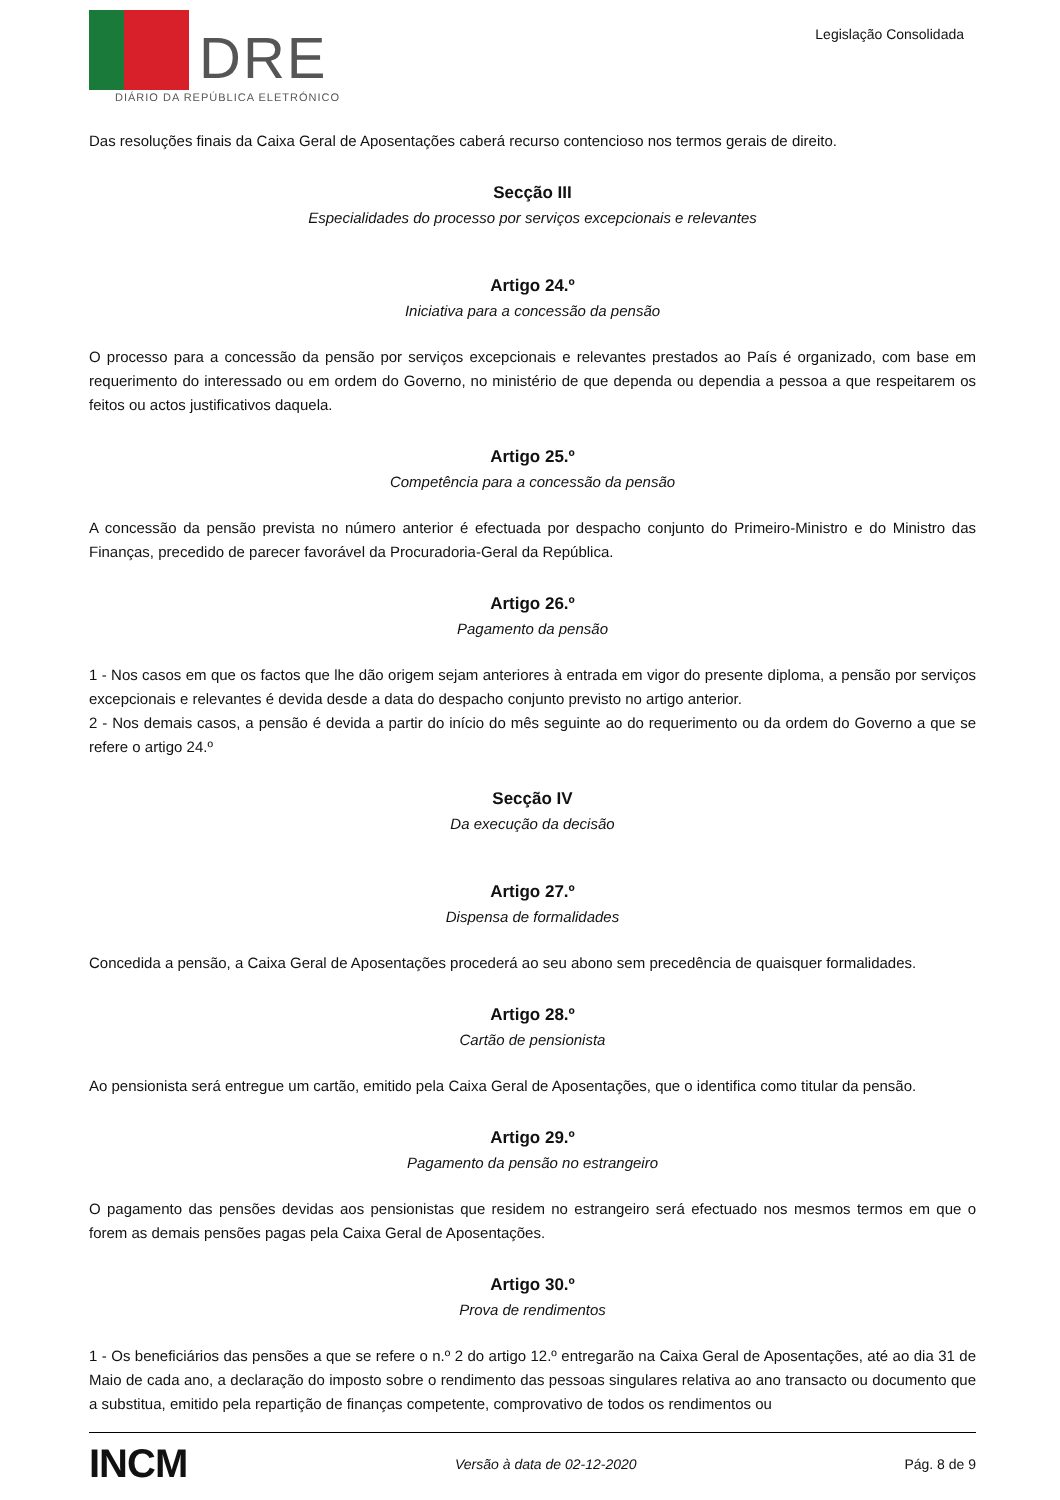DRE
DIÁRIO DA REPÚBLICA ELETRÓNICO
Legislação Consolidada
Das resoluções finais da Caixa Geral de Aposentações caberá recurso contencioso nos termos gerais de direito.
Secção III
Especialidades do processo por serviços excepcionais e relevantes
Artigo 24.º
Iniciativa para a concessão da pensão
O processo para a concessão da pensão por serviços excepcionais e relevantes prestados ao País é organizado, com base em requerimento do interessado ou em ordem do Governo, no ministério de que dependa ou dependia a pessoa a que respeitarem os feitos ou actos justificativos daquela.
Artigo 25.º
Competência para a concessão da pensão
A concessão da pensão prevista no número anterior é efectuada por despacho conjunto do Primeiro-Ministro e do Ministro das Finanças, precedido de parecer favorável da Procuradoria-Geral da República.
Artigo 26.º
Pagamento da pensão
1 - Nos casos em que os factos que lhe dão origem sejam anteriores à entrada em vigor do presente diploma, a pensão por serviços excepcionais e relevantes é devida desde a data do despacho conjunto previsto no artigo anterior.
2 - Nos demais casos, a pensão é devida a partir do início do mês seguinte ao do requerimento ou da ordem do Governo a que se refere o artigo 24.º
Secção IV
Da execução da decisão
Artigo 27.º
Dispensa de formalidades
Concedida a pensão, a Caixa Geral de Aposentações procederá ao seu abono sem precedência de quaisquer formalidades.
Artigo 28.º
Cartão de pensionista
Ao pensionista será entregue um cartão, emitido pela Caixa Geral de Aposentações, que o identifica como titular da pensão.
Artigo 29.º
Pagamento da pensão no estrangeiro
O pagamento das pensões devidas aos pensionistas que residem no estrangeiro será efectuado nos mesmos termos em que o forem as demais pensões pagas pela Caixa Geral de Aposentações.
Artigo 30.º
Prova de rendimentos
1 - Os beneficiários das pensões a que se refere o n.º 2 do artigo 12.º entregarão na Caixa Geral de Aposentações, até ao dia 31 de Maio de cada ano, a declaração do imposto sobre o rendimento das pessoas singulares relativa ao ano transacto ou documento que a substitua, emitido pela repartição de finanças competente, comprovativo de todos os rendimentos ou
INCM Versão à data de 02-12-2020 Pág. 8 de 9